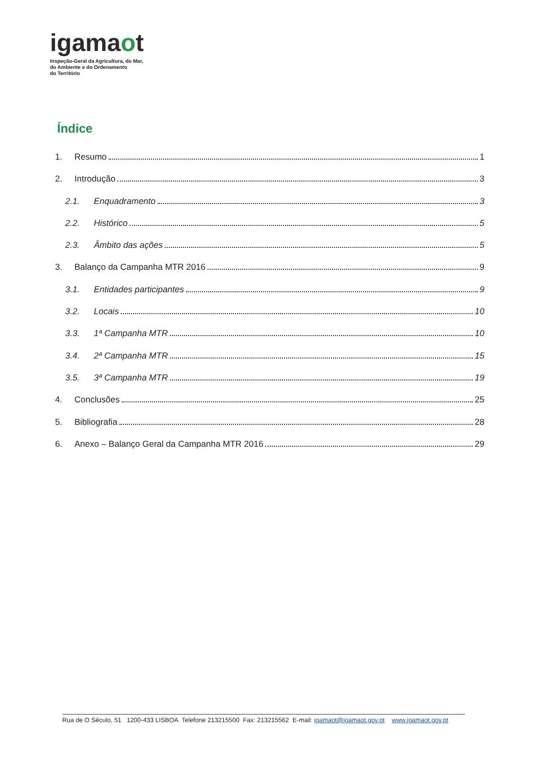igamaot
Inspeção-Geral da Agricultura, do Mar,
do Ambiente e do Ordenamento
do Território
Índice
1. Resumo 1
2. Introdução 3
2.1. Enquadramento 3
2.2. Histórico 5
2.3. Âmbito das ações 5
3. Balanço da Campanha MTR 2016 9
3.1. Entidades participantes 9
3.2. Locais 10
3.3. 1ª Campanha MTR 10
3.4. 2ª Campanha MTR 15
3.5. 3ª Campanha MTR 19
4. Conclusões 25
5. Bibliografia 28
6. Anexo – Balanço Geral da Campanha MTR 2016 29
Rua de O Século, 51 1200-433 LISBOA Telefone 213215500 Fax: 213215562 E-mail: igamaot@igamaot.gov.pt www.igamaot.gov.pt